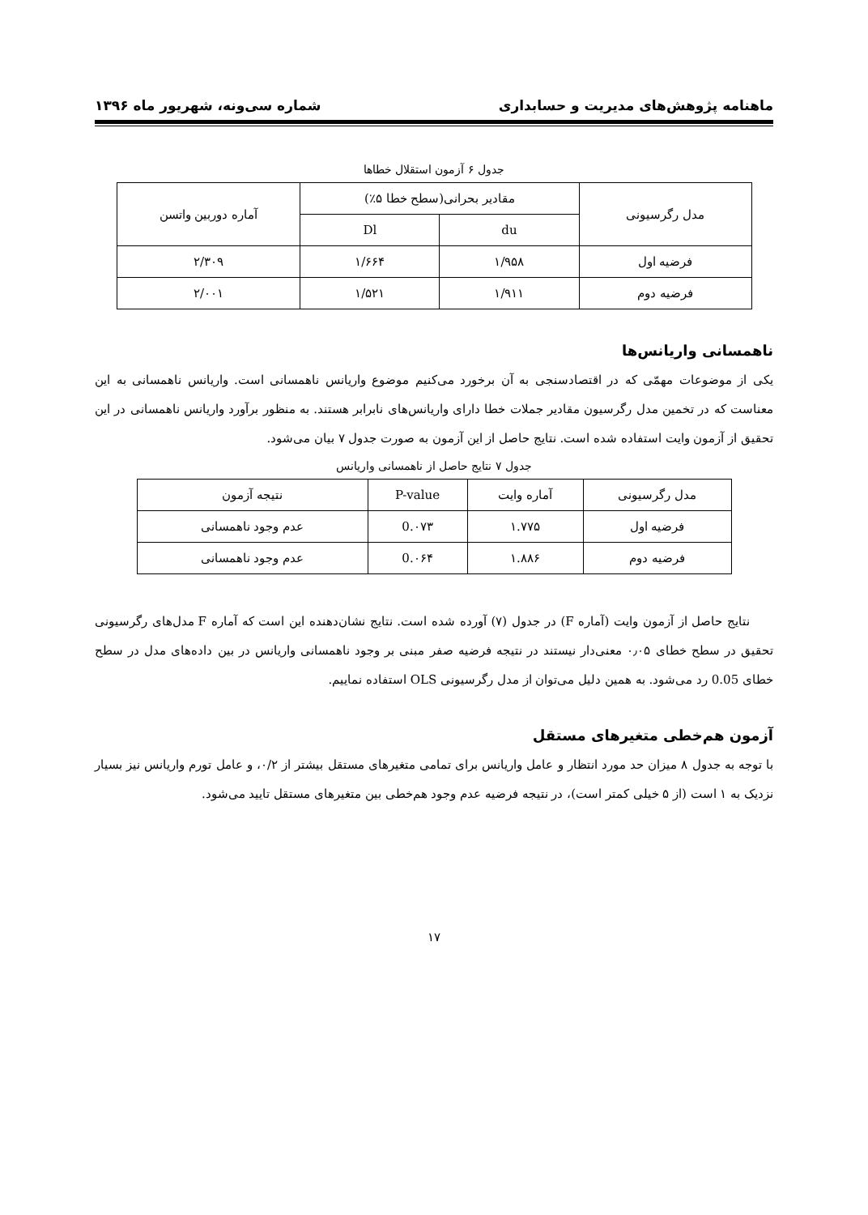ماهنامه پژوهش‌های مدیریت و حسابداری شماره سی‌ونه، شهریور ماه ۱۳۹۶
جدول ۶ آزمون استقلال خطاها
| مدل رگرسیونی | مقادیر بحرانی(سطح خطا ۵٪) | | آماره دوربین واتسن |
| --- | --- | --- | --- |
| | du | Dl | |
| فرضیه اول | ۱/۹۵۸ | ۱/۶۶۴ | ۲/۳۰۹ |
| فرضیه دوم | ۱/۹۱۱ | ۱/۵۲۱ | ۲/۰۰۱ |
ناهمسانی واریانس‌ها
یکی از موضوعات مهمّی که در اقتصادسنجی به آن برخورد می‌کنیم موضوع واریانس ناهمسانی است. واریانس ناهمسانی به این معناست که در تخمین مدل رگرسیون مقادیر جملات خطا دارای واریانس‌های نابرابر هستند. به منظور برآورد واریانس ناهمسانی در این تحقیق از آزمون وایت استفاده شده است. نتایج حاصل از این آزمون به صورت جدول ۷ بیان می‌شود.
جدول ۷ نتایج حاصل از ناهمسانی واریانس
| مدل رگرسیونی | آماره وایت | P-value | نتیجه آزمون |
| --- | --- | --- | --- |
| فرضیه اول | ۱.۷۷۵ | 0.۰۷۳ | عدم وجود ناهمسانی |
| فرضیه دوم | ۱.۸۸۶ | 0.۰۶۴ | عدم وجود ناهمسانی |
نتایج حاصل از آزمون وایت (آماره F) در جدول (۷) آورده شده است. نتایج نشان‌دهنده این است که آماره F مدل‌های رگرسیونی تحقیق در سطح خطای ۰٫۰۵ معنی‌دار نیستند در نتیجه فرضیه صفر مبنی بر وجود ناهمسانی واریانس در بین داده‌های مدل در سطح خطای 0.05 رد می‌شود. به همین دلیل می‌توان از مدل رگرسیونی OLS استفاده نماییم.
آزمون هم‌خطی متغیرهای مستقل
با توجه به جدول ۸ میزان حد مورد انتظار و عامل واریانس برای تمامی متغیرهای مستقل بیشتر از ۰/۲، و عامل تورم واریانس نیز بسیار نزدیک به ۱ است (از ۵ خیلی کمتر است)، در نتیجه فرضیه عدم وجود هم‌خطی بین متغیرهای مستقل تایید می‌شود.
۱۷